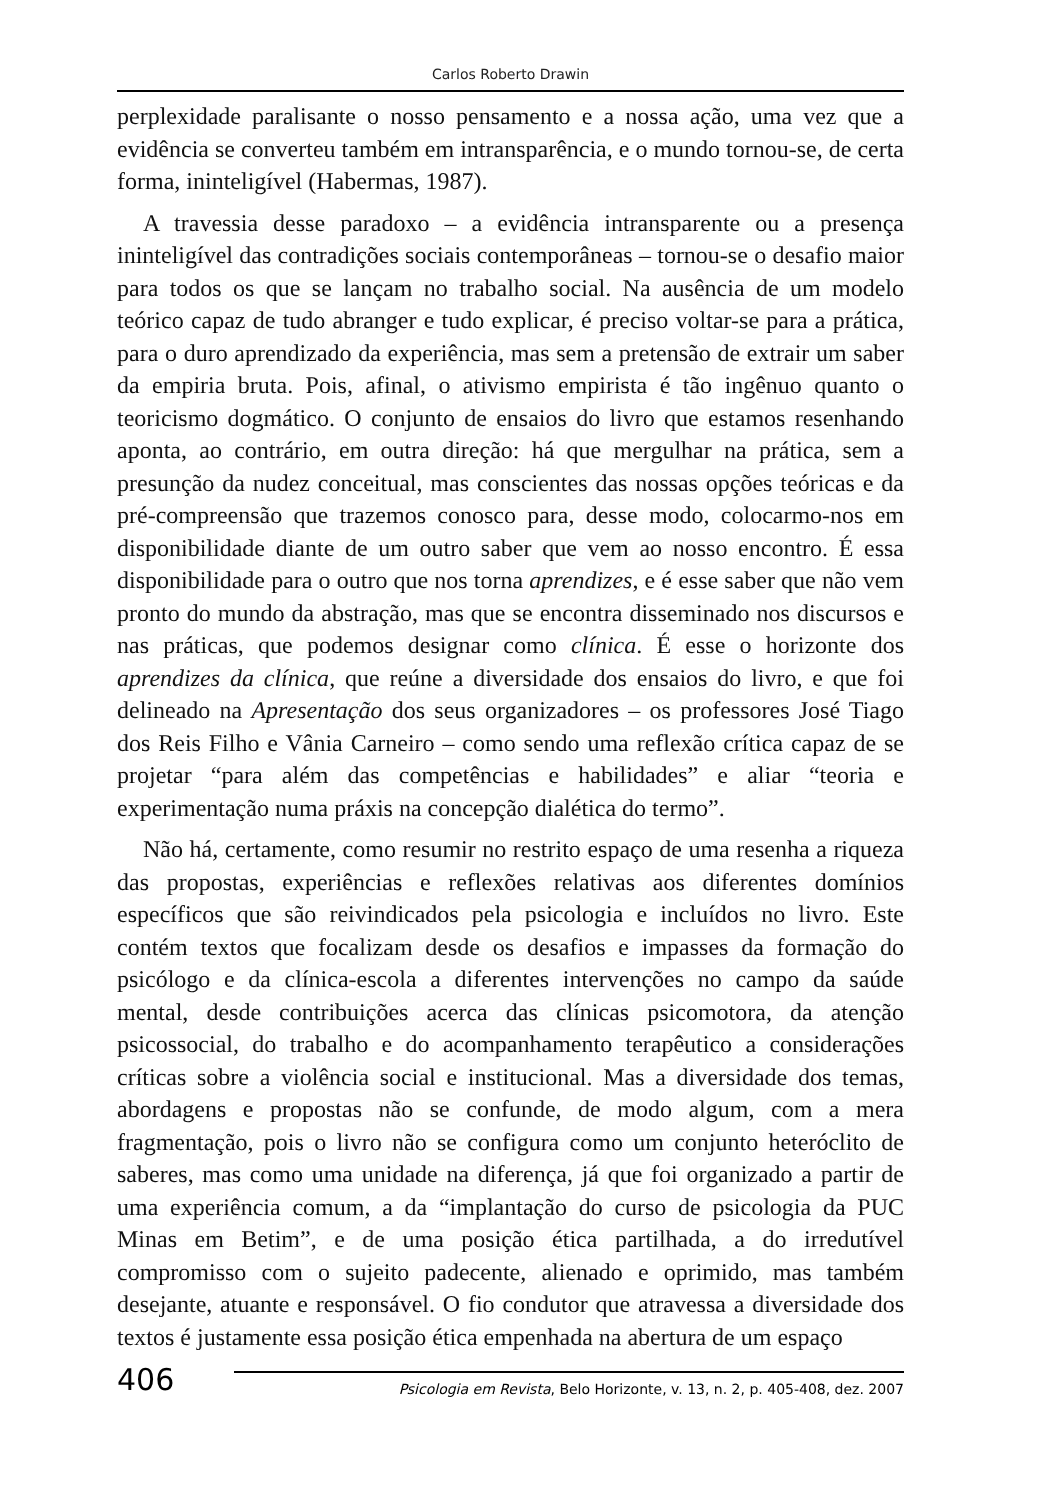Carlos Roberto Drawin
perplexidade paralisante o nosso pensamento e a nossa ação, uma vez que a evidência se converteu também em intransparência, e o mundo tornou-se, de certa forma, ininteligível (Habermas, 1987).
A travessia desse paradoxo – a evidência intransparente ou a presença ininteligível das contradições sociais contemporâneas – tornou-se o desafio maior para todos os que se lançam no trabalho social. Na ausência de um modelo teórico capaz de tudo abranger e tudo explicar, é preciso voltar-se para a prática, para o duro aprendizado da experiência, mas sem a pretensão de extrair um saber da empiria bruta. Pois, afinal, o ativismo empirista é tão ingênuo quanto o teoricismo dogmático. O conjunto de ensaios do livro que estamos resenhando aponta, ao contrário, em outra direção: há que mergulhar na prática, sem a presunção da nudez conceitual, mas conscientes das nossas opções teóricas e da pré-compreensão que trazemos conosco para, desse modo, colocarmo-nos em disponibilidade diante de um outro saber que vem ao nosso encontro. É essa disponibilidade para o outro que nos torna aprendizes, e é esse saber que não vem pronto do mundo da abstração, mas que se encontra disseminado nos discursos e nas práticas, que podemos designar como clínica. É esse o horizonte dos aprendizes da clínica, que reúne a diversidade dos ensaios do livro, e que foi delineado na Apresentação dos seus organizadores – os professores José Tiago dos Reis Filho e Vânia Carneiro – como sendo uma reflexão crítica capaz de se projetar “para além das competências e habilidades” e aliar “teoria e experimentação numa práxis na concepção dialética do termo”.
Não há, certamente, como resumir no restrito espaço de uma resenha a riqueza das propostas, experiências e reflexões relativas aos diferentes domínios específicos que são reivindicados pela psicologia e incluídos no livro. Este contém textos que focalizam desde os desafios e impasses da formação do psicólogo e da clínica-escola a diferentes intervenções no campo da saúde mental, desde contribuições acerca das clínicas psicomotora, da atenção psicossocial, do trabalho e do acompanhamento terapêutico a considerações críticas sobre a violência social e institucional. Mas a diversidade dos temas, abordagens e propostas não se confunde, de modo algum, com a mera fragmentação, pois o livro não se configura como um conjunto heteróclito de saberes, mas como uma unidade na diferença, já que foi organizado a partir de uma experiência comum, a da “implantação do curso de psicologia da PUC Minas em Betim”, e de uma posição ética partilhada, a do irredutível compromisso com o sujeito padecente, alienado e oprimido, mas também desejante, atuante e responsável. O fio condutor que atravessa a diversidade dos textos é justamente essa posição ética empenhada na abertura de um espaço
406 Psicologia em Revista, Belo Horizonte, v. 13, n. 2, p. 405-408, dez. 2007